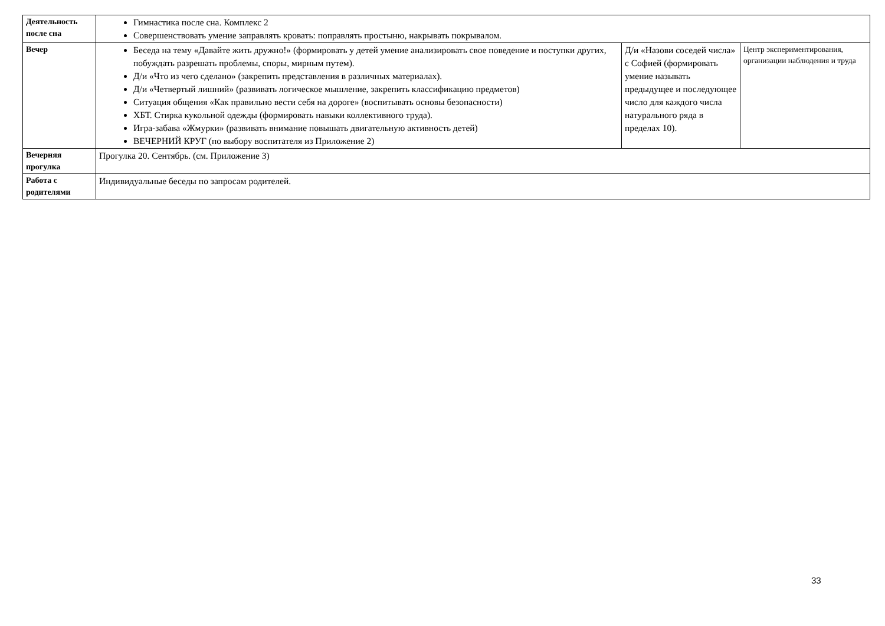| Деятельность после сна | Гимнастика после сна. Комплекс 2 Совершенствовать умение заправлять кровать: поправлять простыню, накрывать покрывалом. | | |
| Вечер | Беседа на тему «Давайте жить дружно!» (формировать у детей умение анализировать свое поведение и поступки других, побуждать разрешать проблемы, споры, мирным путем). Д/и «Что из чего сделано» (закрепить представления в различных материалах). Д/и «Четвертый лишний» (развивать логическое мышление, закрепить классификацию предметов) Ситуация общения «Как правильно вести себя на дороге» (воспитывать основы безопасности) ХБТ. Стирка кукольной одежды (формировать навыки коллективного труда). Игра-забава «Жмурки» (развивать внимание повышать двигательную активность детей) ВЕЧЕРНИЙ КРУГ (по выбору воспитателя из Приложение 2) | Д/и «Назови соседей числа» с Софией (формировать умение называть предыдущее и последующее число для каждого числа натурального ряда в пределах 10). | Центр экспериментирования, организации наблюдения и труда |
| Вечерняя прогулка | Прогулка 20. Сентябрь. (см. Приложение 3) | | |
| Работа с родителями | Индивидуальные беседы по запросам родителей. | | |
33